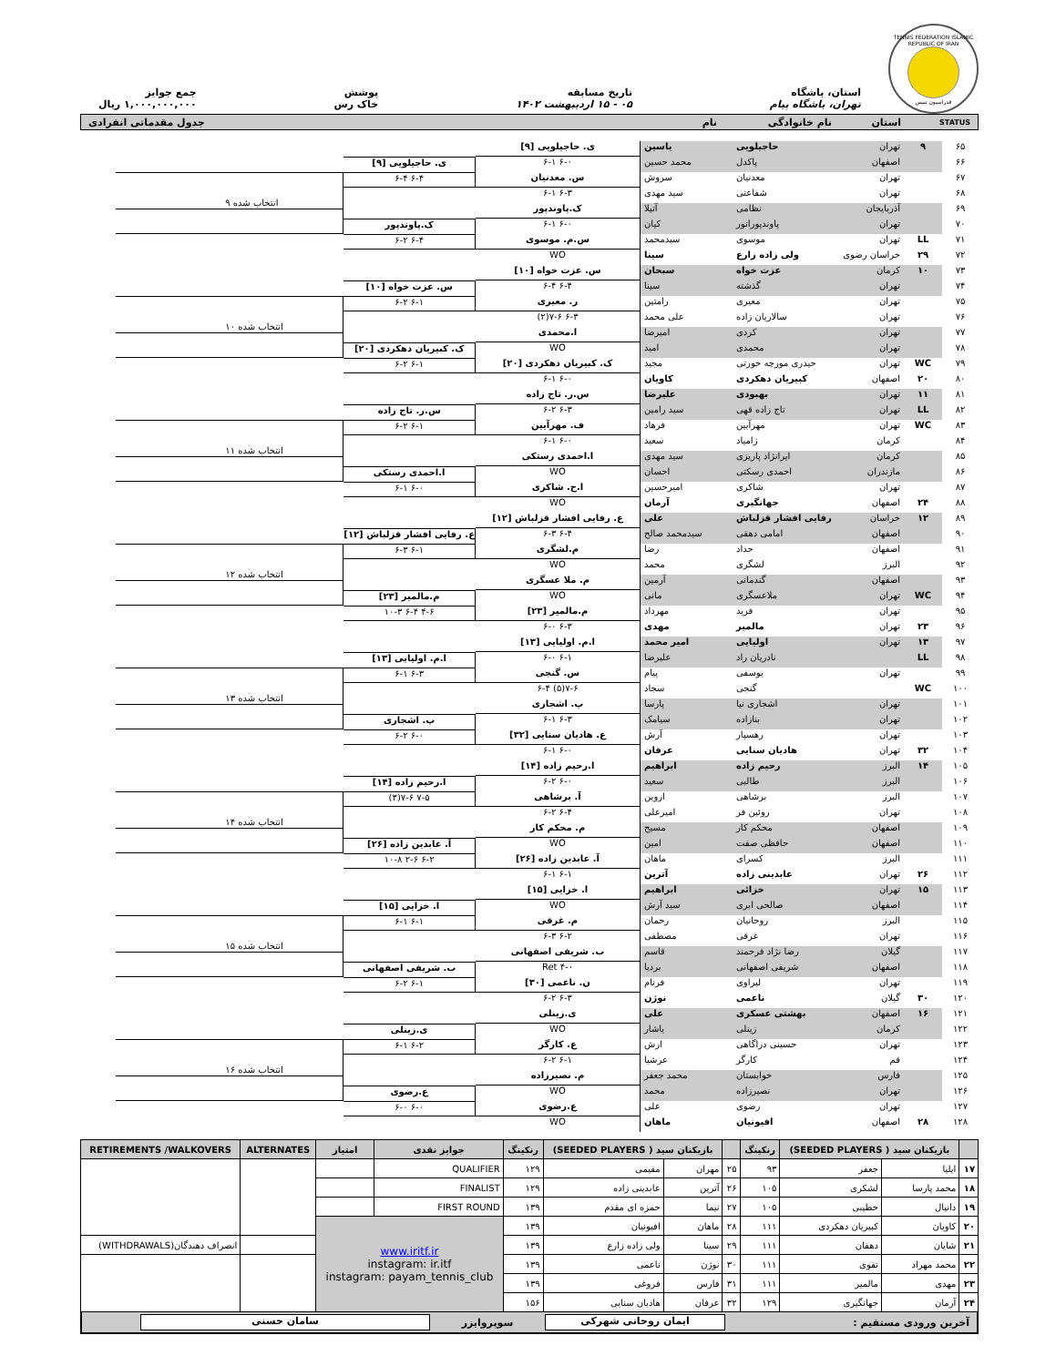TENNIS FEDERATION ISLAMIC REPUBLIC OF IRAN
فدراسیون تنیس
استان، باشگاه
تهران، باشگاه پیام
تاریخ مسابقه
۰۵ - ۱۵ اردیبهشت ۱۴۰۲
پوشش
خاک رس
جمع جوایز
۱,۰۰۰,۰۰۰,۰۰۰ ریال
STATUS استان نام خانوادگی نام جدول مقدماتی انفرادی
| ۶۵ | ۹ | تهران | حاجیلویی | یاسین | ی. حاجیلویی [۹] ۶-۰ ۶-۱ | ی. حاجیلویی [۹] ۶-۴ ۶-۴ | انتخاب شده ۹ |
| ۶۶ | | اصفهان | پاکدل | محمد حسین | | | |
| ۶۷ | | تهران | معدنیان | سروش | س. معدنیان ۶-۳ ۶-۱ | | |
| ۶۸ | | تهران | شفاعتی | سید مهدی | | | |
| ۶۹ | | آذربایجان | نظامی | آتیلا | ک.پاوندپور ۶-۰ ۶-۱ | ک.پاوندپور ۶-۴ ۶-۲ | |
| ۷۰ | | تهران | پاوندپورانور | کیان | | | |
| ۷۱ | LL | تهران | موسوی | سیدمحمد | س.م. موسوی WO | | |
| ۷۲ | ۲۹ | خراسان رضوی | ولی زاده زارع | سینا | | | |
| ۷۳ | ۱۰ | کرمان | عزت خواه | سبحان | س. عزت خواه [۱۰] ۶-۴ ۶-۴ | س. عزت خواه [۱۰] ۶-۱ ۶-۲ | انتخاب شده ۱۰ |
| ۷۴ | | تهران | گذشته | سینا | | | |
| ۷۵ | | تهران | معیری | رامتین | ر. معیری ۶-۳ ۷-۶(۲) | | |
| ۷۶ | | تهران | سالاریان زاده | علی محمد | | | |
| ۷۷ | | تهران | کردی | امیرضا | ا.محمدی WO | ک. کبیریان دهکردی [۲۰] ۶-۱ ۶-۲ | |
| ۷۸ | | تهران | محمدی | امید | | | |
| ۷۹ | WC | تهران | حیدری مورچه خورتی | مجید | ک. کبیریان دهکردی [۲۰] ۶-۰ ۶-۱ | | |
| ۸۰ | ۲۰ | اصفهان | کبیریان دهکردی | کاویان | | | |
| ۸۱ | ۱۱ | تهران | بهبودی | علیرضا | س.ر. تاج زاده ۶-۳ ۶-۲ | س.ر. تاج زاده ۶-۱ ۶-۲ | انتخاب شده ۱۱ |
| ۸۲ | LL | تهران | تاج زاده قهی | سید رامین | | | |
| ۸۳ | WC | تهران | مهرآیین | فرهاد | ف. مهرآیین ۶-۰ ۶-۱ | | |
| ۸۴ | | کرمان | زامیاد | سعید | | | |
| ۸۵ | | کرمان | ایرانژاد پاریزی | سید مهدی | ا.احمدی رستکی WO | ا.احمدی رستکی ۶-۰ ۶-۱ | |
| ۸۶ | | مازندران | احمدی رسکتی | احسان | | | |
| ۸۷ | | تهران | شاکری | امیرحسین | ا.ح. شاکری WO | | |
| ۸۸ | ۲۴ | اصفهان | جهانگیری | آرمان | | | |
| ۸۹ | ۱۲ | خراسان | رفایی افشار قزلباش | علی | ع. رفایی افشار قزلباش [۱۲] ۶-۴ ۶-۳ | ع. رفایی افشار قزلباش [۱۲] ۶-۱ ۶-۳ | انتخاب شده ۱۲ |
| ۹۰ | | اصفهان | امامی دهقی | سیدمحمد صالح | | | |
| ۹۱ | | اصفهان | حداد | رضا | م.لشگری WO | | |
| ۹۲ | | البرز | لشگری | محمد | | | |
| ۹۳ | | اصفهان | گندمانی | آرمین | م. ملا عسگری WO | م.مالمیر [۲۳] ۴-۶ ۶-۴ ۱۰-۳ | |
| ۹۴ | WC | تهران | ملاعسگری | مانی | | | |
| ۹۵ | | تهران | فرید | مهرداد | م.مالمیر [۲۳] ۶-۳ ۶-۰ | | |
| ۹۶ | ۲۳ | تهران | مالمیر | مهدی | | | |
| ۹۷ | ۱۳ | تهران | اولیایی | امیر محمد | ا.م. اولیایی [۱۳] ۶-۱ ۶-۰ | ا.م. اولیایی [۱۳] ۶-۳ ۶-۱ | انتخاب شده ۱۳ |
| ۹۸ | LL | | نادریان راد | علیرضا | | | |
| ۹۹ | | تهران | یوسفی | پیام | س. گنجی ۷-۶(۵) ۶-۴ | | |
| ۱۰۰ | WC | | گنجی | سجاد | | | |
| ۱۰۱ | | تهران | اشجاری نیا | پارسا | پ. اشجاری ۶-۳ ۶-۱ | پ. اشجاری ۶-۰ ۶-۲ | |
| ۱۰۲ | | تهران | بنازاده | سیامک | | | |
| ۱۰۳ | | تهران | رهسپار | آرش | ع. هادیان سنایی [۳۲] ۶-۰ ۶-۱ | | |
| ۱۰۴ | ۳۲ | تهران | هادیان سنایی | عرفان | | | |
| ۱۰۵ | ۱۴ | البرز | رحیم زاده | ابراهیم | ا.رحیم زاده [۱۴] ۶-۰ ۶-۲ | ا.رحیم زاده [۱۴] ۷-۵ ۷-۶(۳) | انتخاب شده ۱۴ |
| ۱۰۶ | | البرز | طالبی | سعید | | | |
| ۱۰۷ | | البرز | برشاهی | اروین | آ. برشاهی ۶-۴ ۶-۲ | | |
| ۱۰۸ | | تهران | روئین فر | امیرعلی | | | |
| ۱۰۹ | | اصفهان | محکم کار | مسیح | م. محکم کار WO | آ. عابدین زاده [۲۶] ۶-۲ ۲-۶ ۱۰-۸ | |
| ۱۱۰ | | اصفهان | حافظی صفت | امین | | | |
| ۱۱۱ | | البرز | کسرای | ماهان | آ. عابدین زاده [۲۶] ۶-۱ ۶-۱ | | |
| ۱۱۲ | ۲۶ | تهران | عابدینی زاده | آترین | | | |
| ۱۱۳ | ۱۵ | تهران | خزائی | ابراهیم | ا. خزایی [۱۵] WO | ا. خزایی [۱۵] ۶-۱ ۶-۱ | انتخاب شده ۱۵ |
| ۱۱۴ | | اصفهان | صالحی ابری | سید آرش | | | |
| ۱۱۵ | | البرز | روحانیان | رحمان | م. غرقی ۶-۲ ۶-۳ | | |
| ۱۱۶ | | تهران | غرقی | مصطفی | | | |
| ۱۱۷ | | گیلان | رضا نژاد فرحمند | قاسم | ب. شریفی اصفهانی ۴-۰ Ret | ب. شریفی اصفهانی ۶-۱ ۶-۲ | |
| ۱۱۸ | | اصفهان | شریفی اصفهانی | بردیا | | | |
| ۱۱۹ | | تهران | لیراوی | فرنام | ن. ناعمی [۳۰] ۶-۳ ۶-۲ | | |
| ۱۲۰ | ۳۰ | گیلان | ناعمی | نوژن | | | |
| ۱۲۱ | ۱۶ | اصفهان | بهشتی عسکری | علی | ی.زینلی WO | ی.زینلی ۶-۲ ۶-۱ | انتخاب شده ۱۶ |
| ۱۲۲ | | کرمان | زینلی | یاشار | | | |
| ۱۲۳ | | تهران | حسینی دراگاهی | ارش | ع. کارگر ۶-۱ ۶-۲ | | |
| ۱۲۴ | | قم | کارگر | عرشیا | | | |
| ۱۲۵ | | فارس | خوابستان | محمد جعفر | م. نصیرزاده WO | ع.رضوی ۶-۰ ۶-۰ | |
| ۱۲۶ | | تهران | نصیرزاده | محمد | | | |
| ۱۲۷ | | تهران | رضوی | علی | ع.رضوی WO | | |
| ۱۲۸ | ۲۸ | اصفهان | افیونیان | ماهان | | | |
| | بازیکنان سید ( SEEDED PLAYERS) | | رنکینگ | | بازیکنان سید ( SEEDED PLAYERS) | | رنکینگ | جوایز نقدی | امتیاز | ALTERNATES | RETIREMENTS /WALKOVERS |
| --- | --- | --- | --- | --- | --- | --- | --- | --- | --- | --- | --- |
| ۱۷ | ایلیا | جعفر | ۹۳ | ۲۵ | مهران | مقیمی | ۱۲۹ | QUALIFIER | | | |
| ۱۸ | محمد پارسا | لشکری | ۱۰۵ | ۲۶ | آترین | عابدینی زاده | ۱۲۹ | FINALIST | | | |
| ۱۹ | دانیال | خطیبی | ۱۰۵ | ۲۷ | نیما | حمزه ای مقدم | ۱۳۹ | FIRST ROUND | | | |
| ۲۰ | کاویان | کبیریان دهکردی | ۱۱۱ | ۲۸ | ماهان | افیونیان | ۱۳۹ | www.iritf.ir instagram: ir.itf instagram: payam_tennis_club | | | |
| ۲۱ | شایان | دهقان | ۱۱۱ | ۲۹ | سینا | ولی زاده زارع | ۱۳۹ | | | | انصراف دهندگان(WITHDRAWALS) |
| ۲۲ | محمد مهراد | تقوی | ۱۱۱ | ۳۰ | نوژن | ناعمی | ۱۳۹ | | | | |
| ۲۳ | مهدی | مالمیر | ۱۱۱ | ۳۱ | فارس | فروغی | ۱۳۹ | | | | |
| ۲۴ | آرمان | جهانگیری | ۱۲۹ | ۳۲ | عرفان | هادیان سنایی | ۱۵۶ | | | | |
آخرین ورودی مستقیم :
ایمان روحانی شهرکی
سوپروایزر
سامان حسنی